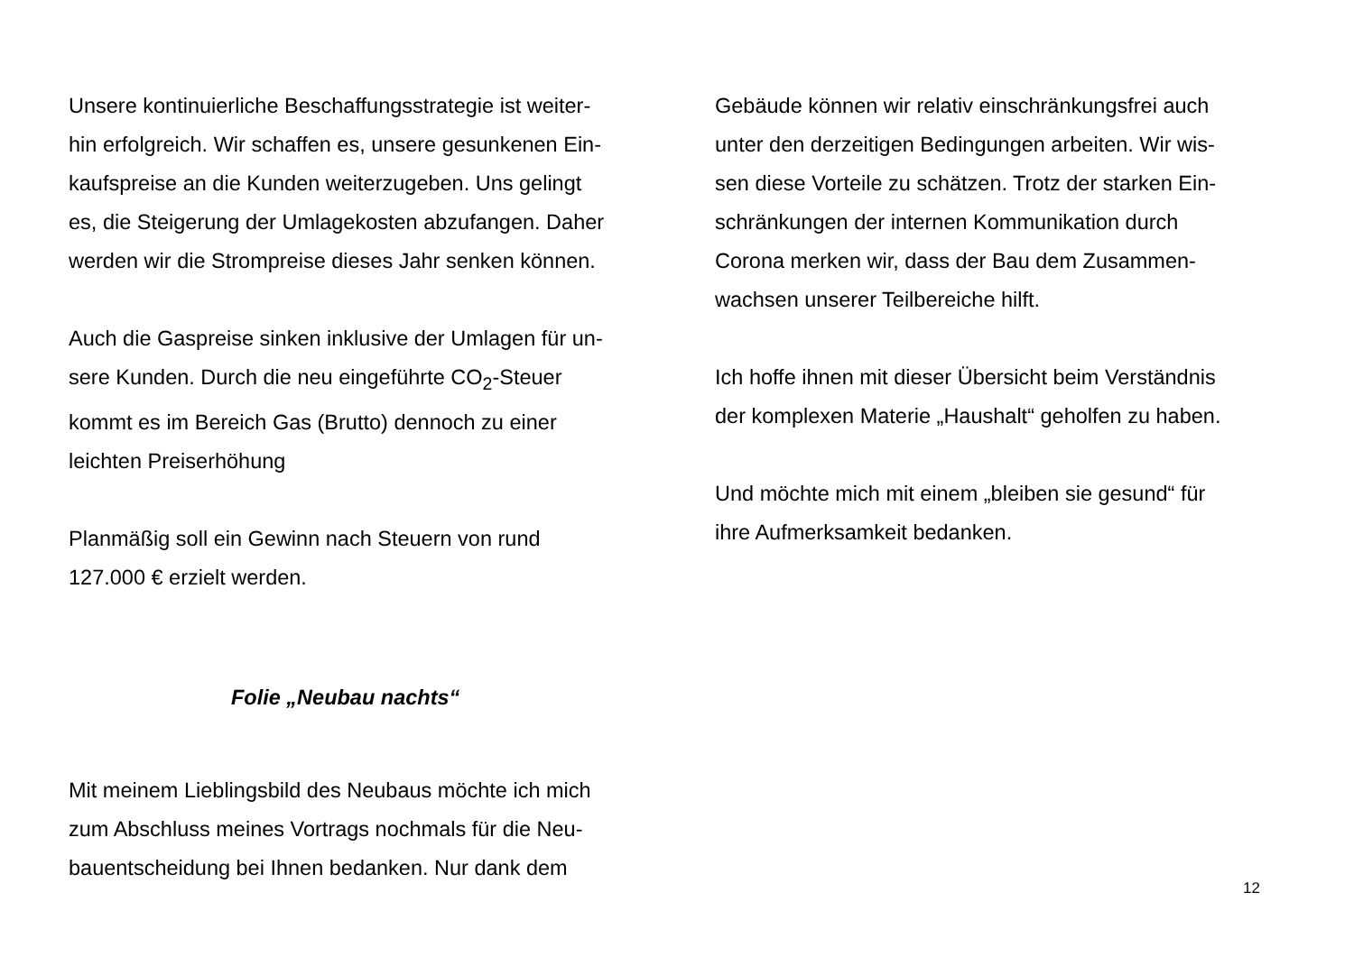Unsere kontinuierliche Beschaffungsstrategie ist weiter-
hin erfolgreich. Wir schaffen es, unsere gesunkenen Ein-
kaufspreise an die Kunden weiterzugeben. Uns gelingt
es, die Steigerung der Umlagekosten abzufangen. Daher
werden wir die Strompreise dieses Jahr senken können.
Auch die Gaspreise sinken inklusive der Umlagen für un-
sere Kunden. Durch die neu eingeführte CO<sub>2</sub>-Steuer
kommt es im Bereich Gas (Brutto) dennoch zu einer
leichten Preiserhöhung
Planmäßig soll ein Gewinn nach Steuern von rund
127.000 € erzielt werden.
Folie „Neubau nachts“
Mit meinem Lieblingsbild des Neubaus möchte ich mich
zum Abschluss meines Vortrags nochmals für die Neu-
bauentscheidung bei Ihnen bedanken. Nur dank dem
Gebäude können wir relativ einschränkungsfrei auch
unter den derzeitigen Bedingungen arbeiten. Wir wis-
sen diese Vorteile zu schätzen. Trotz der starken Ein-
schränkungen der internen Kommunikation durch
Corona merken wir, dass der Bau dem Zusammen-
wachsen unserer Teilbereiche hilft.
Ich hoffe ihnen mit dieser Übersicht beim Verständnis
der komplexen Materie „Haushalt“ geholfen zu haben.
Und möchte mich mit einem „bleiben sie gesund“ für
ihre Aufmerksamkeit bedanken.
12